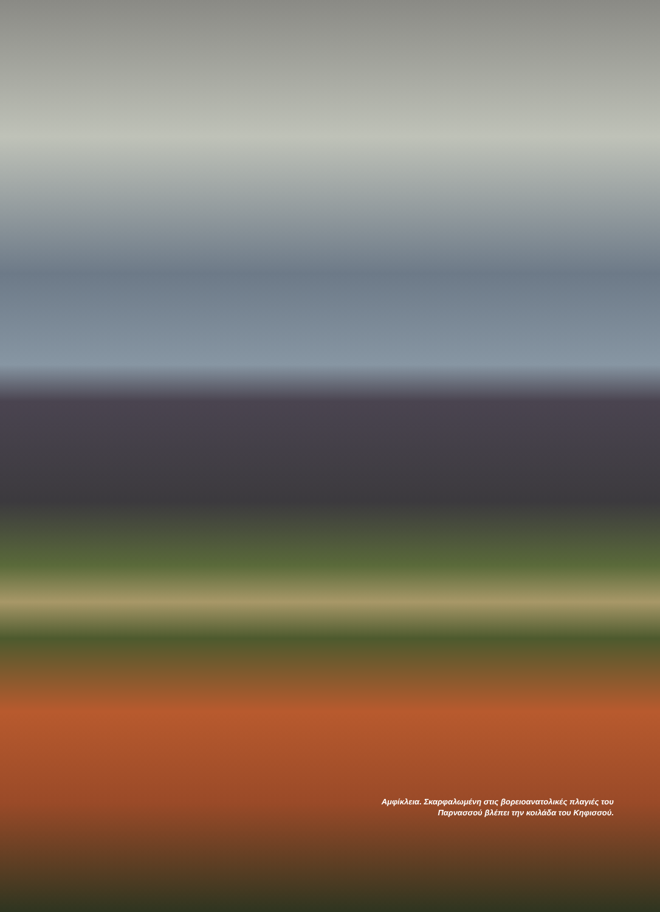Αμφίκλεια. Σκαρφαλωμένη στις βορειοανατολικές πλαγιές του Παρνασσού βλέπει την κοιλάδα του Κηφισσού.